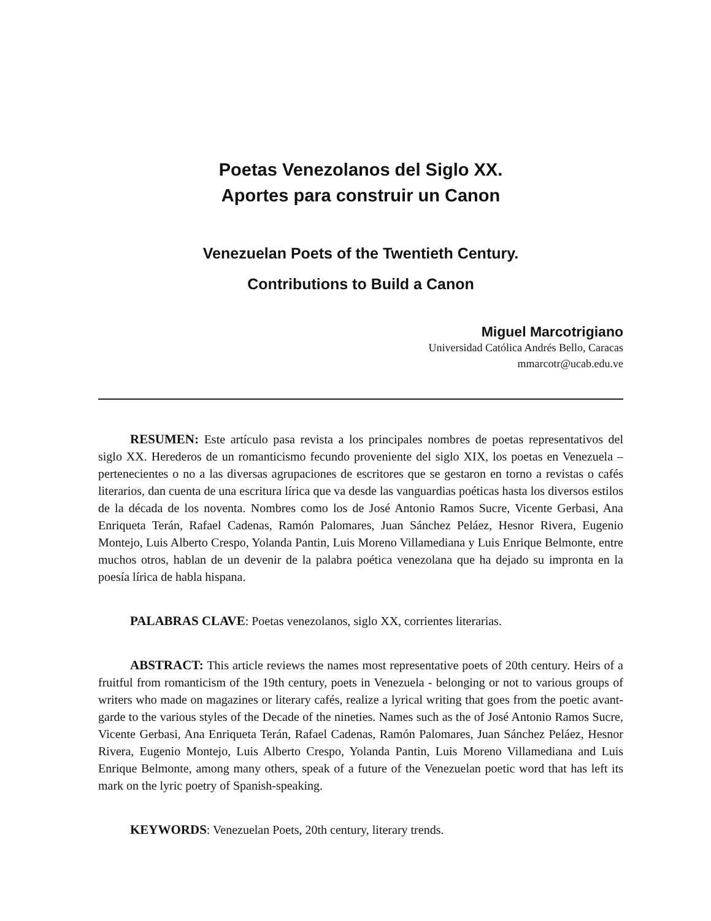Poetas Venezolanos del Siglo XX.
Aportes para construir un Canon
Venezuelan Poets of the Twentieth Century.
Contributions to Build a Canon
Miguel Marcotrigiano
Universidad Católica Andrés Bello, Caracas
mmarcotr@ucab.edu.ve
RESUMEN: Este artículo pasa revista a los principales nombres de poetas representativos del siglo XX. Herederos de un romanticismo fecundo proveniente del siglo XIX, los poetas en Venezuela –pertenecientes o no a las diversas agrupaciones de escritores que se gestaron en torno a revistas o cafés literarios, dan cuenta de una escritura lírica que va desde las vanguardias poéticas hasta los diversos estilos de la década de los noventa. Nombres como los de José Antonio Ramos Sucre, Vicente Gerbasi, Ana Enriqueta Terán, Rafael Cadenas, Ramón Palomares, Juan Sánchez Peláez, Hesnor Rivera, Eugenio Montejo, Luis Alberto Crespo, Yolanda Pantin, Luis Moreno Villamediana y Luis Enrique Belmonte, entre muchos otros, hablan de un devenir de la palabra poética venezolana que ha dejado su impronta en la poesía lírica de habla hispana.
PALABRAS CLAVE: Poetas venezolanos, siglo XX, corrientes literarias.
ABSTRACT: This article reviews the names most representative poets of 20th century. Heirs of a fruitful from romanticism of the 19th century, poets in Venezuela - belonging or not to various groups of writers who made on magazines or literary cafés, realize a lyrical writing that goes from the poetic avant-garde to the various styles of the Decade of the nineties. Names such as the of José Antonio Ramos Sucre, Vicente Gerbasi, Ana Enriqueta Terán, Rafael Cadenas, Ramón Palomares, Juan Sánchez Peláez, Hesnor Rivera, Eugenio Montejo, Luis Alberto Crespo, Yolanda Pantin, Luis Moreno Villamediana and Luis Enrique Belmonte, among many others, speak of a future of the Venezuelan poetic word that has left its mark on the lyric poetry of Spanish-speaking.
KEYWORDS: Venezuelan Poets, 20th century, literary trends.